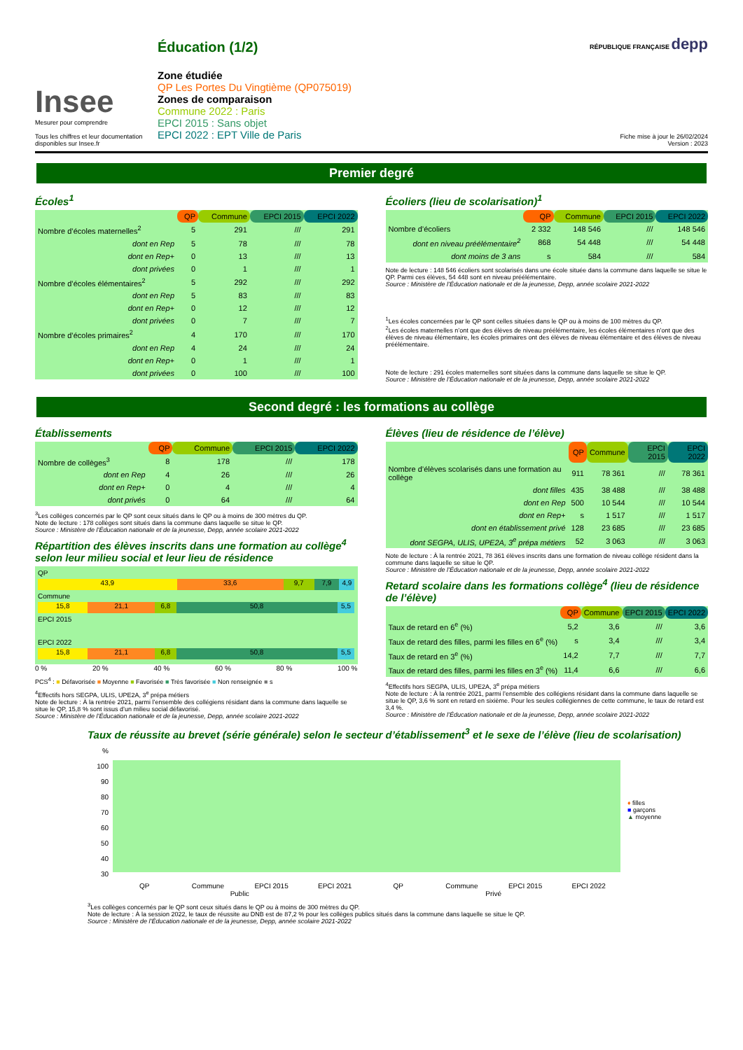Insee
Mesurer pour comprendre
Tous les chiffres et leur documentation disponibles sur Insee.fr
Éducation (1/2)
Zone étudiée
QP Les Portes Du Vingtième (QP075019)
Zones de comparaison
Commune 2022 : Paris
EPCI 2015 : Sans objet
EPCI 2022 : EPT Ville de Paris
RÉPUBLIQUE FRANÇAISE depp
Fiche mise à jour le 26/02/2024
Version : 2023
Premier degré
Écoles<sup>1</sup>
| | QP | Commune | EPCI 2015 | EPCI 2022 |
| --- | --- | --- | --- | --- |
| Nombre d’écoles maternelles<sup>2</sup> | 5 | 291 | /// | 291 |
| dont en Rep | 5 | 78 | /// | 78 |
| dont en Rep+ | 0 | 13 | /// | 13 |
| dont privées | 0 | 1 | /// | 1 |
| Nombre d’écoles élémentaires<sup>2</sup> | 5 | 292 | /// | 292 |
| dont en Rep | 5 | 83 | /// | 83 |
| dont en Rep+ | 0 | 12 | /// | 12 |
| dont privées | 0 | 7 | /// | 7 |
| Nombre d’écoles primaires<sup>2</sup> | 4 | 170 | /// | 170 |
| dont en Rep | 4 | 24 | /// | 24 |
| dont en Rep+ | 0 | 1 | /// | 1 |
| dont privées | 0 | 100 | /// | 100 |
Écoliers (lieu de scolarisation)<sup>1</sup>
| | QP | Commune | EPCI 2015 | EPCI 2022 |
| --- | --- | --- | --- | --- |
| Nombre d’écoliers | 2 332 | 148 546 | /// | 148 546 |
| dont en niveau préélémentaire<sup>2</sup> | 868 | 54 448 | /// | 54 448 |
| dont moins de 3 ans | s | 584 | /// | 584 |
Note de lecture : 148 546 écoliers sont scolarisés dans une école située dans la commune dans laquelle se situe le QP. Parmi ces élèves, 54 448 sont en niveau préélémentaire.
Source : Ministère de l’Éducation nationale et de la jeunesse, Depp, année scolaire 2021-2022
<sup>1</sup> Les écoles concernées par le QP sont celles situées dans le QP ou à moins de 100 mètres du QP.
<sup>2</sup> Les écoles maternelles n’ont que des élèves de niveau préélémentaire, les écoles élémentaires n’ont que des élèves de niveau élémentaire, les écoles primaires ont des élèves de niveau élémentaire et des élèves de niveau préélémentaire.
Note de lecture : 291 écoles maternelles sont situées dans la commune dans laquelle se situe le QP.
Source : Ministère de l’Éducation nationale et de la jeunesse, Depp, année scolaire 2021-2022
Second degré : les formations au collège
Établissements
| | QP | Commune | EPCI 2015 | EPCI 2022 |
| --- | --- | --- | --- | --- |
| Nombre de collèges<sup>3</sup> | 8 | 178 | /// | 178 |
| dont en Rep | 4 | 26 | /// | 26 |
| dont en Rep+ | 0 | 4 | /// | 4 |
| dont privés | 0 | 64 | /// | 64 |
<sup>3</sup> Les collèges concernés par le QP sont ceux situés dans le QP ou à moins de 300 mètres du QP.
Note de lecture : 178 collèges sont situés dans la commune dans laquelle se situe le QP.
Source : Ministère de l’Éducation nationale et de la jeunesse, Depp, année scolaire 2021-2022
Répartition des élèves inscrits dans une formation au collège<sup>4</sup> selon leur milieu social et leur lieu de résidence
QP
43,9 33,6 9,7 7,9 4,9
Commune
15,8 21,1 6,8 50,8 5,5
EPCI 2015
EPCI 2022
15,8 21,1 6,8 50,8 5,5
0 % 20 % 40 % 60 % 80 % 100 %
PCS<sup>4</sup> : ■ Défavorisée ■ Moyenne ■ Favorisée ■ Très favorisée ■ Non renseignée ■ s
<sup>4</sup> Effectifs hors SEGPA, ULIS, UPE2A, 3<sup>e</sup> prépa métiers
Note de lecture : À la rentrée 2021, parmi l’ensemble des collégiens résidant dans la commune dans laquelle se situe le QP, 15,8 % sont issus d’un milieu social défavorisé.
Source : Ministère de l’Éducation nationale et de la jeunesse, Depp, année scolaire 2021-2022
Élèves (lieu de résidence de l’élève)
| | QP | Commune | EPCI 2015 | EPCI 2022 |
| --- | --- | --- | --- | --- |
| Nombre d’élèves scolarisés dans une formation au collège | 911 | 78 361 | /// | 78 361 |
| dont filles | 435 | 38 488 | /// | 38 488 |
| dont en Rep | 500 | 10 544 | /// | 10 544 |
| dont en Rep+ | s | 1 517 | /// | 1 517 |
| dont en établissement privé | 128 | 23 685 | /// | 23 685 |
| dont SEGPA, ULIS, UPE2A, 3<sup>e</sup> prépa métiers | 52 | 3 063 | /// | 3 063 |
Note de lecture : À la rentrée 2021, 78 361 élèves inscrits dans une formation de niveau collège résident dans la commune dans laquelle se situe le QP.
Source : Ministère de l’Éducation nationale et de la jeunesse, Depp, année scolaire 2021-2022
Retard scolaire dans les formations collège<sup>4</sup> (lieu de résidence de l’élève)
| | QP | Commune | EPCI 2015 | EPCI 2022 |
| --- | --- | --- | --- | --- |
| Taux de retard en 6<sup>e</sup> (%) | 5,2 | 3,6 | /// | 3,6 |
| Taux de retard des filles, parmi les filles en 6<sup>e</sup> (%) | s | 3,4 | /// | 3,4 |
| Taux de retard en 3<sup>e</sup> (%) | 14,2 | 7,7 | /// | 7,7 |
| Taux de retard des filles, parmi les filles en 3<sup>e</sup> (%) | 11,4 | 6,6 | /// | 6,6 |
<sup>4</sup> Effectifs hors SEGPA, ULIS, UPE2A, 3<sup>e</sup> prépa métiers
Note de lecture : À la rentrée 2021, parmi l’ensemble des collégiens résidant dans la commune dans laquelle se situe le QP, 3,6 % sont en retard en sixième. Pour les seules collégiennes de cette commune, le taux de retard est 3,4 %.
Source : Ministère de l’Éducation nationale et de la jeunesse, Depp, année scolaire 2021-2022
Taux de réussite au brevet (série générale) selon le secteur d’établissement<sup>3</sup> et le sexe de l’élève (lieu de scolarisation)
%
100
90
80
70
60
50
40
30
♦ filles
■ garçons
▲ moyenne
QP Commune EPCI 2015 EPCI 2021 QP Commune EPCI 2015 EPCI 2022
Public Privé
<sup>3</sup> Les collèges concernés par le QP sont ceux situés dans le QP ou à moins de 300 mètres du QP.
Note de lecture : À la session 2022, le taux de réussite au DNB est de 87,2 % pour les collèges publics situés dans la commune dans laquelle se situe le QP.
Source : Ministère de l’Éducation nationale et de la jeunesse, Depp, année scolaire 2021-2022